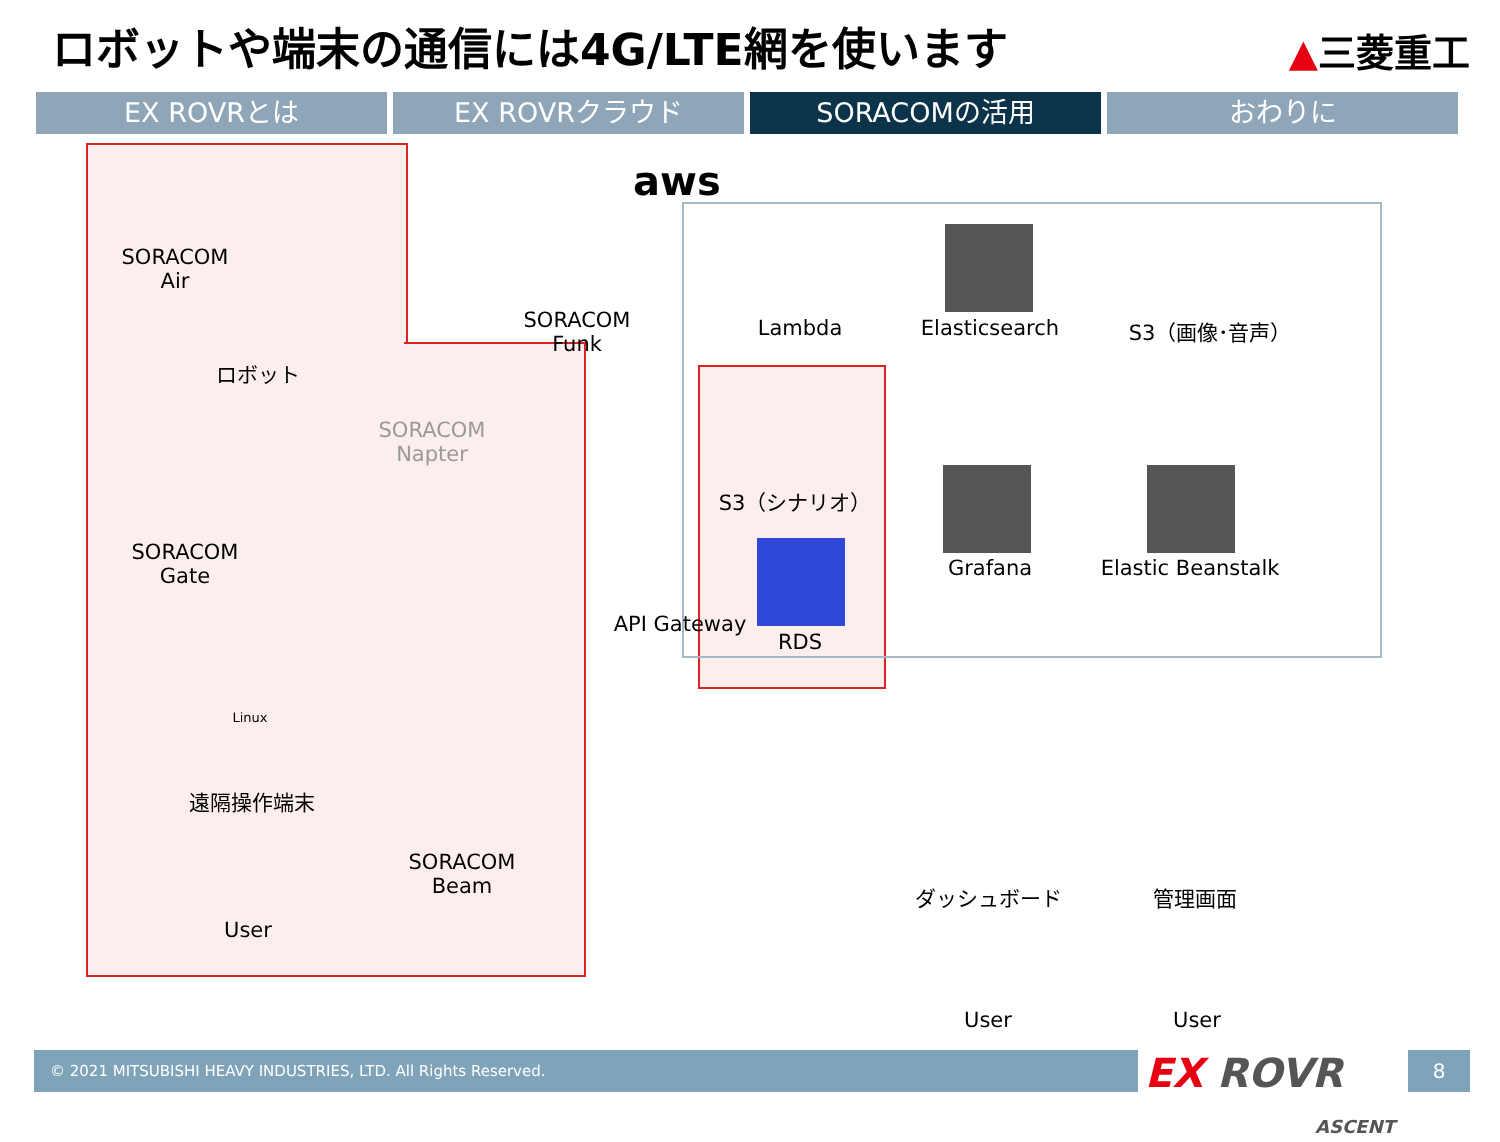ロボットや端末の通信には4G/LTE網を使います
▲三菱重工
EX ROVRとは EX ROVRクラウド SORACOMの活用 おわりに
aws
SORACOM
Air
ロボット
SORACOM
Napter
SORACOM
Funk
Lambda Elasticsearch S3（画像･音声）
S3（シナリオ）
SORACOM
Gate
Grafana
Elastic Beanstalk
API Gateway
RDS
Linux
遠隔操作端末
SORACOM
Beam
User
ダッシュボード 管理画面
User User
© 2021 MITSUBISHI HEAVY INDUSTRIES, LTD. All Rights Reserved.
EX ROVR
ASCENT
8